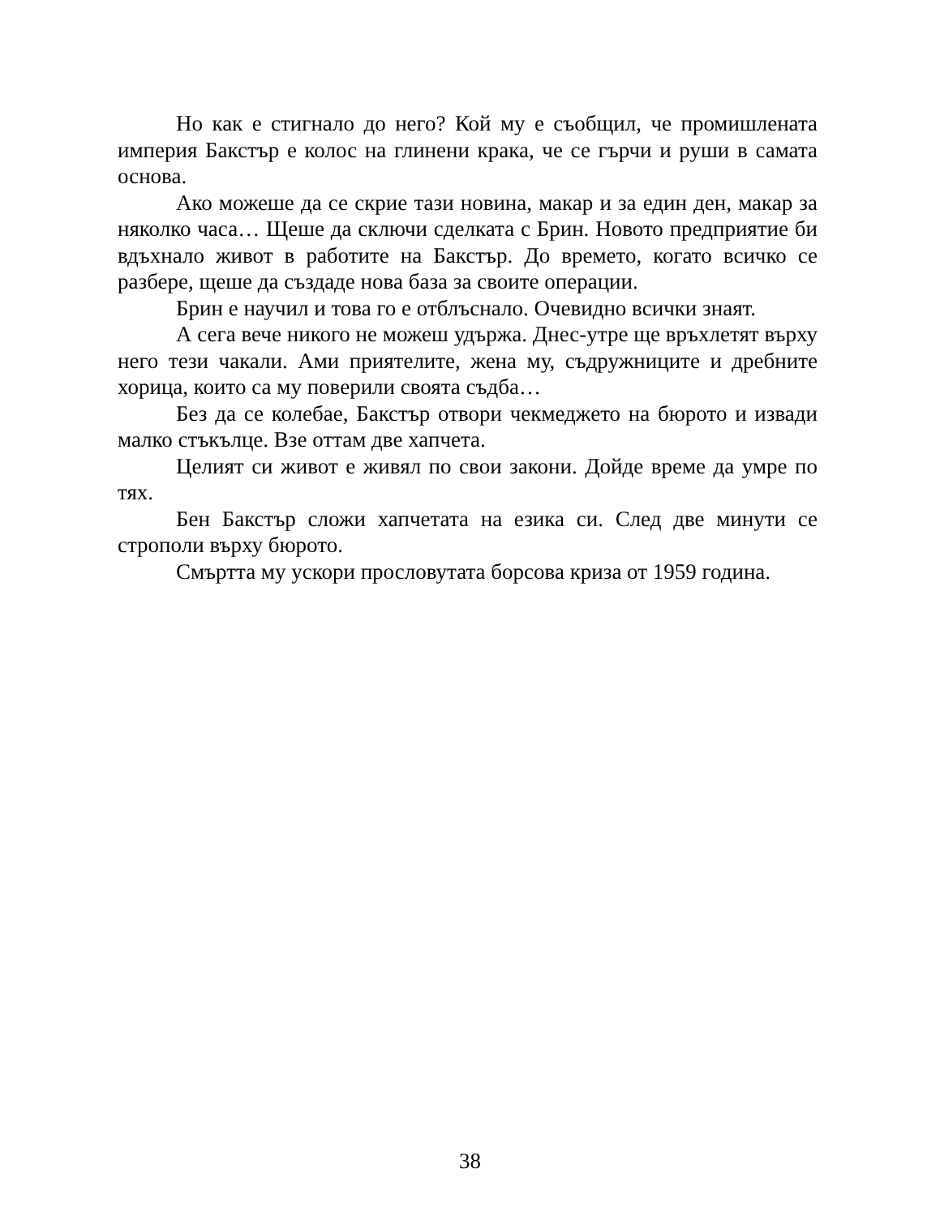Но как е стигнало до него? Кой му е съобщил, че промишлената империя Бакстър е колос на глинени крака, че се гърчи и руши в самата основа.
Ако можеше да се скрие тази новина, макар и за един ден, макар за няколко часа… Щеше да сключи сделката с Брин. Новото предприятие би вдъхнало живот в работите на Бакстър. До времето, когато всичко се разбере, щеше да създаде нова база за своите операции.
Брин е научил и това го е отблъснало. Очевидно всички знаят.
А сега вече никого не можеш удържа. Днес-утре ще връхлетят върху него тези чакали. Ами приятелите, жена му, съдружниците и дребните хорица, които са му поверили своята съдба…
Без да се колебае, Бакстър отвори чекмеджето на бюрото и извади малко стъкълце. Взе оттам две хапчета.
Целият си живот е живял по свои закони. Дойде време да умре по тях.
Бен Бакстър сложи хапчетата на езика си. След две минути се строполи върху бюрото.
Смъртта му ускори прословутата борсова криза от 1959 година.
38